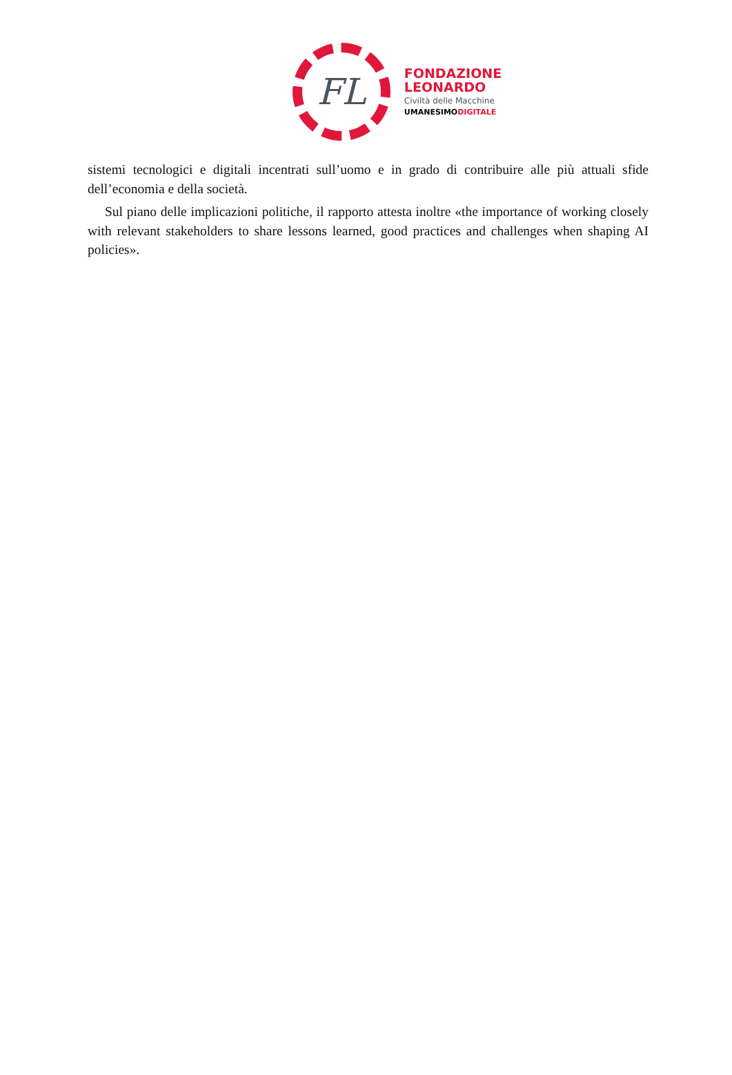FL
FONDAZIONE
LEONARDO
Civiltà delle Macchine
UMANESIMODIGITALE
sistemi tecnologici e digitali incentrati sull’uomo e in grado di contribuire alle più attuali sfide dell’economia e della società.
Sul piano delle implicazioni politiche, il rapporto attesta inoltre «the importance of working closely with relevant stakeholders to share lessons learned, good practices and challenges when shaping AI policies».